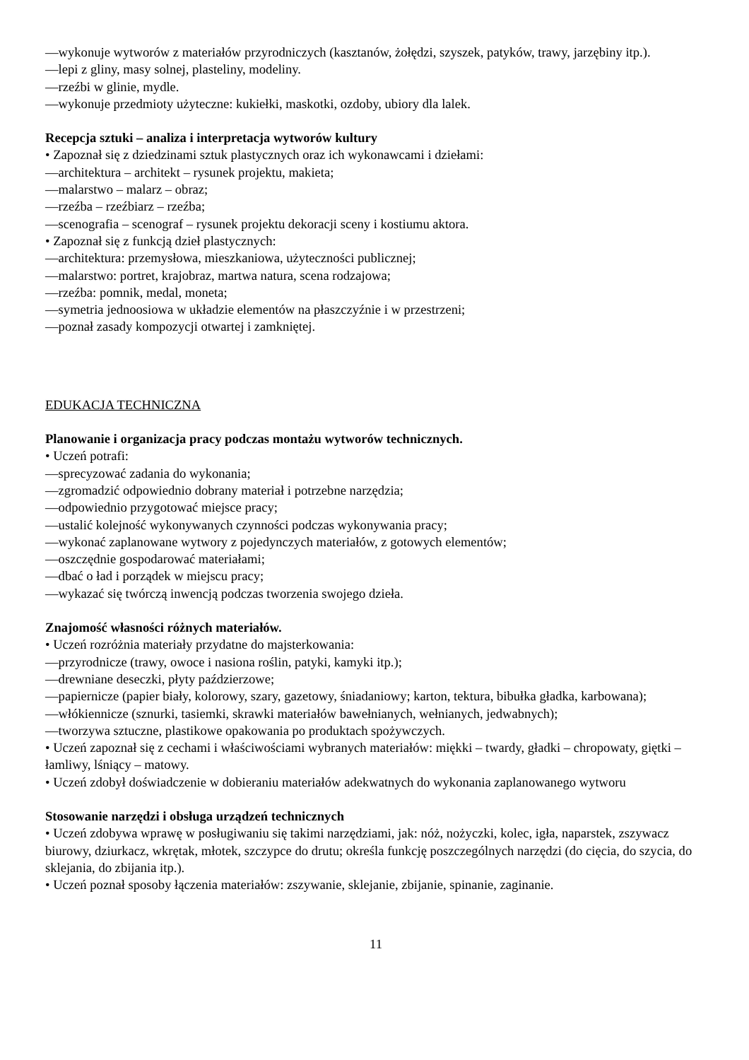—wykonuje wytworów z materiałów przyrodniczych (kasztanów, żołędzi, szyszek, patyków, trawy, jarzębiny itp.).
—lepi z gliny, masy solnej, plasteliny, modeliny.
—rzeźbi w glinie, mydle.
—wykonuje przedmioty użyteczne: kukiełki, maskotki, ozdoby, ubiory dla lalek.
Recepcja sztuki – analiza i interpretacja wytworów kultury
• Zapoznał się z dziedzinami sztuk plastycznych oraz ich wykonawcami i dziełami:
—architektura – architekt – rysunek projektu, makieta;
—malarstwo – malarz – obraz;
—rzeźba – rzeźbiarz – rzeźba;
—scenografia – scenograf – rysunek projektu dekoracji sceny i kostiumu aktora.
• Zapoznał się z funkcją dzieł plastycznych:
—architektura: przemysłowa, mieszkaniowa, użyteczności publicznej;
—malarstwo: portret, krajobraz, martwa natura, scena rodzajowa;
—rzeźba: pomnik, medal, moneta;
—symetria jednoosiowa w układzie elementów na płaszczyźnie i w przestrzeni;
—poznał zasady kompozycji otwartej i zamkniętej.
EDUKACJA TECHNICZNA
Planowanie i organizacja pracy podczas montażu wytworów technicznych.
• Uczeń potrafi:
—sprecyzować zadania do wykonania;
—zgromadzić odpowiednio dobrany materiał i potrzebne narzędzia;
—odpowiednio przygotować miejsce pracy;
—ustalić kolejność wykonywanych czynności podczas wykonywania pracy;
—wykonać zaplanowane wytwory z pojedynczych materiałów, z gotowych elementów;
—oszczędnie gospodarować materiałami;
—dbać o ład i porządek w miejscu pracy;
—wykazać się twórczą inwencją podczas tworzenia swojego dzieła.
Znajomość własności różnych materiałów.
• Uczeń rozróżnia materiały przydatne do majsterkowania:
—przyrodnicze (trawy, owoce i nasiona roślin, patyki, kamyki itp.);
—drewniane deseczki, płyty paździerzowe;
—papiernicze (papier biały, kolorowy, szary, gazetowy, śniadaniowy; karton, tektura, bibułka gładka, karbowana);
—włókiennicze (sznurki, tasiemki, skrawki materiałów bawełnianych, wełnianych, jedwabnych);
—tworzywa sztuczne, plastikowe opakowania po produktach spożywczych.
• Uczeń zapoznał się z cechami i właściwościami wybranych materiałów: miękki – twardy, gładki – chropowaty, giętki – łamliwy, lśniący – matowy.
• Uczeń zdobył doświadczenie w dobieraniu materiałów adekwatnych do wykonania zaplanowanego wytworu
Stosowanie narzędzi i obsługa urządzeń technicznych
• Uczeń zdobywa wprawę w posługiwaniu się takimi narzędziami, jak: nóż, nożyczki, kolec, igła, naparstek, zszywacz biurowy, dziurkacz, wkrętak, młotek, szczypce do drutu; określa funkcję poszczególnych narzędzi (do cięcia, do szycia, do sklejania, do zbijania itp.).
• Uczeń poznał sposoby łączenia materiałów: zszywanie, sklejanie, zbijanie, spinanie, zaginanie.
11